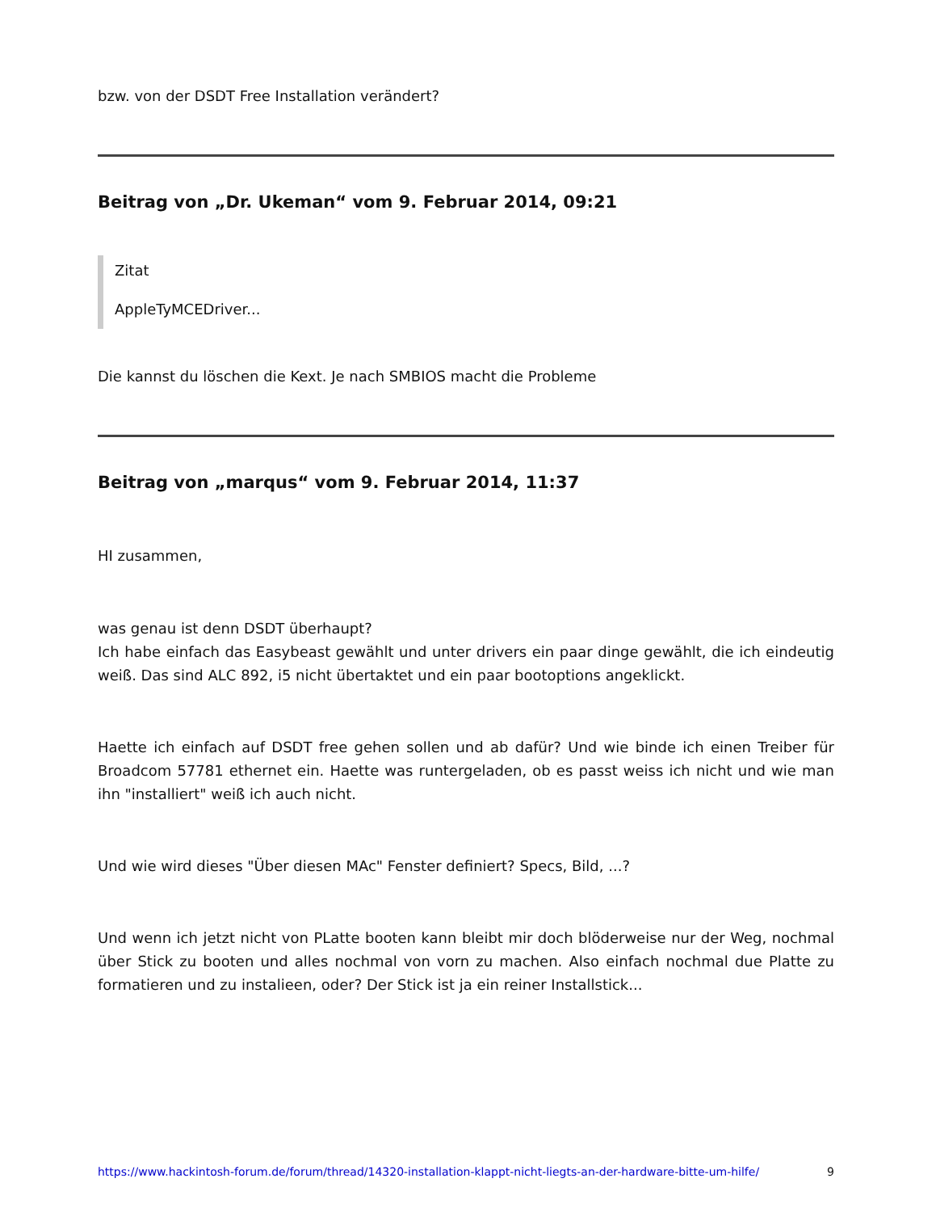bzw. von der DSDT Free Installation verändert?
Beitrag von „Dr. Ukeman“ vom 9. Februar 2014, 09:21
Zitat
AppleTyMCEDriver...
Die kannst du löschen die Kext. Je nach SMBIOS macht die Probleme
Beitrag von „marqus“ vom 9. Februar 2014, 11:37
HI zusammen,
was genau ist denn DSDT überhaupt?
Ich habe einfach das Easybeast gewählt und unter drivers ein paar dinge gewählt, die ich eindeutig weiß. Das sind ALC 892, i5 nicht übertaktet und ein paar bootoptions angeklickt.
Haette ich einfach auf DSDT free gehen sollen und ab dafür? Und wie binde ich einen Treiber für Broadcom 57781 ethernet ein. Haette was runtergeladen, ob es passt weiss ich nicht und wie man ihn "installiert" weiß ich auch nicht.
Und wie wird dieses "Über diesen MAc" Fenster definiert? Specs, Bild, ...?
Und wenn ich jetzt nicht von PLatte booten kann bleibt mir doch blöderweise nur der Weg, nochmal über Stick zu booten und alles nochmal von vorn zu machen. Also einfach nochmal due Platte zu formatieren und zu instalieen, oder? Der Stick ist ja ein reiner Installstick...
https://www.hackintosh-forum.de/forum/thread/14320-installation-klappt-nicht-liegts-an-der-hardware-bitte-um-hilfe/ 9